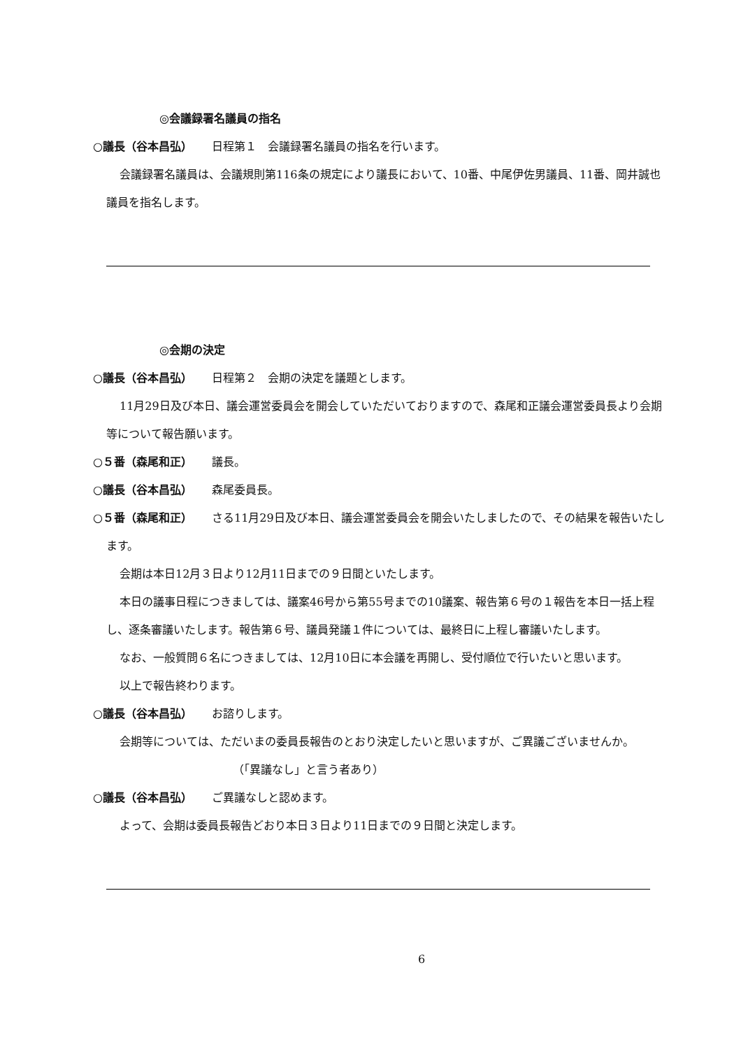◎会議録署名議員の指名
○議長（谷本昌弘） 日程第１　会議録署名議員の指名を行います。
会議録署名議員は、会議規則第116条の規定により議長において、10番、中尾伊佐男議員、11番、岡井誠也議員を指名します。
◎会期の決定
○議長（谷本昌弘） 日程第２　会期の決定を議題とします。
11月29日及び本日、議会運営委員会を開会していただいておりますので、森尾和正議会運営委員長より会期等について報告願います。
○５番（森尾和正） 議長。
○議長（谷本昌弘） 森尾委員長。
○５番（森尾和正） さる11月29日及び本日、議会運営委員会を開会いたしましたので、その結果を報告いたします。
会期は本日12月３日より12月11日までの９日間といたします。
本日の議事日程につきましては、議案46号から第55号までの10議案、報告第６号の１報告を本日一括上程し、逐条審議いたします。報告第６号、議員発議１件については、最終日に上程し審議いたします。
なお、一般質問６名につきましては、12月10日に本会議を再開し、受付順位で行いたいと思います。
以上で報告終わります。
○議長（谷本昌弘） お諮りします。
会期等については、ただいまの委員長報告のとおり決定したいと思いますが、ご異議ございませんか。
（「異議なし」と言う者あり）
○議長（谷本昌弘） ご異議なしと認めます。
よって、会期は委員長報告どおり本日３日より11日までの９日間と決定します。
6